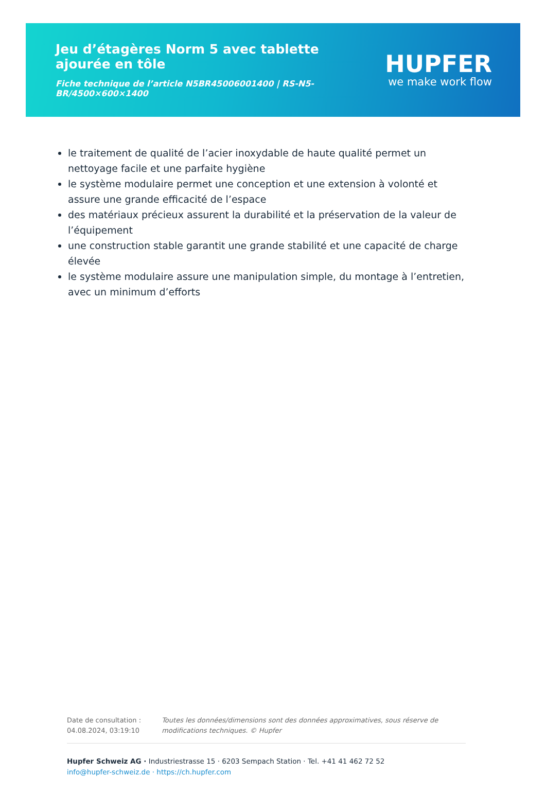Jeu d’étagères Norm 5 avec tablette ajourée en tôle
Fiche technique de l’article N5BR45006001400 | RS-N5-BR/4500×600×1400
HUPFER
we make work flow
le traitement de qualité de l’acier inoxydable de haute qualité permet un nettoyage facile et une parfaite hygiène
le système modulaire permet une conception et une extension à volonté et assure une grande efficacité de l’espace
des matériaux précieux assurent la durabilité et la préservation de la valeur de l’équipement
une construction stable garantit une grande stabilité et une capacité de charge élevée
le système modulaire assure une manipulation simple, du montage à l’entretien, avec un minimum d’efforts
Date de consultation : 04.08.2024, 03:19:10
Toutes les données/dimensions sont des données approximatives, sous réserve de modifications techniques. © Hupfer
Hupfer Schweiz AG · Industriestrasse 15 · 6203 Sempach Station · Tel. +41 41 462 72 52
info@hupfer-schweiz.de · https://ch.hupfer.com